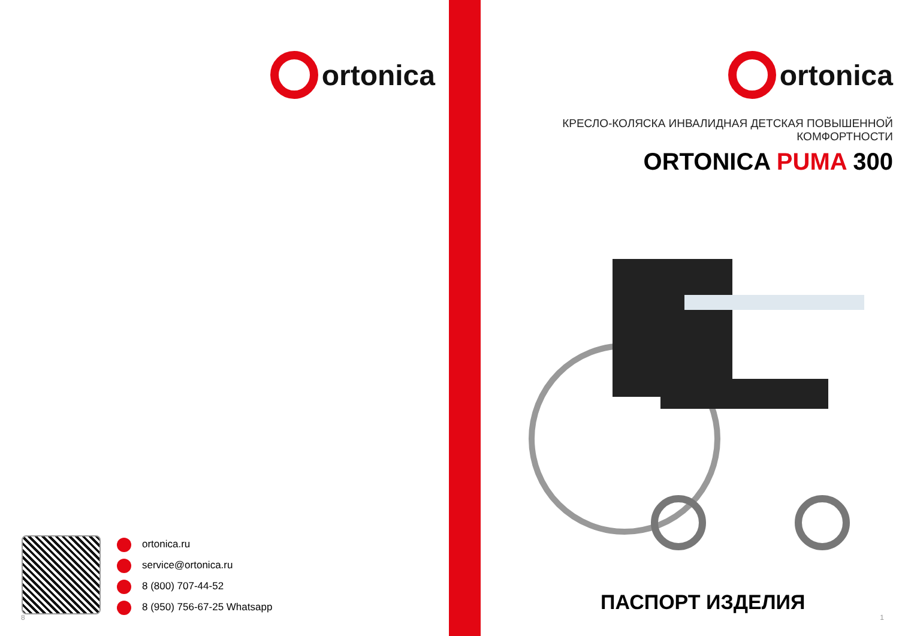ortonica
ortonica.ru
service@ortonica.ru
8 (800) 707-44-52
8 (950) 756-67-25 Whatsapp
8
ortonica
КРЕСЛО-КОЛЯСКА ИНВАЛИДНАЯ ДЕТСКАЯ ПОВЫШЕННОЙ КОМФОРТНОСТИ
ORTONICA PUMA 300
ПАСПОРТ ИЗДЕЛИЯ
1